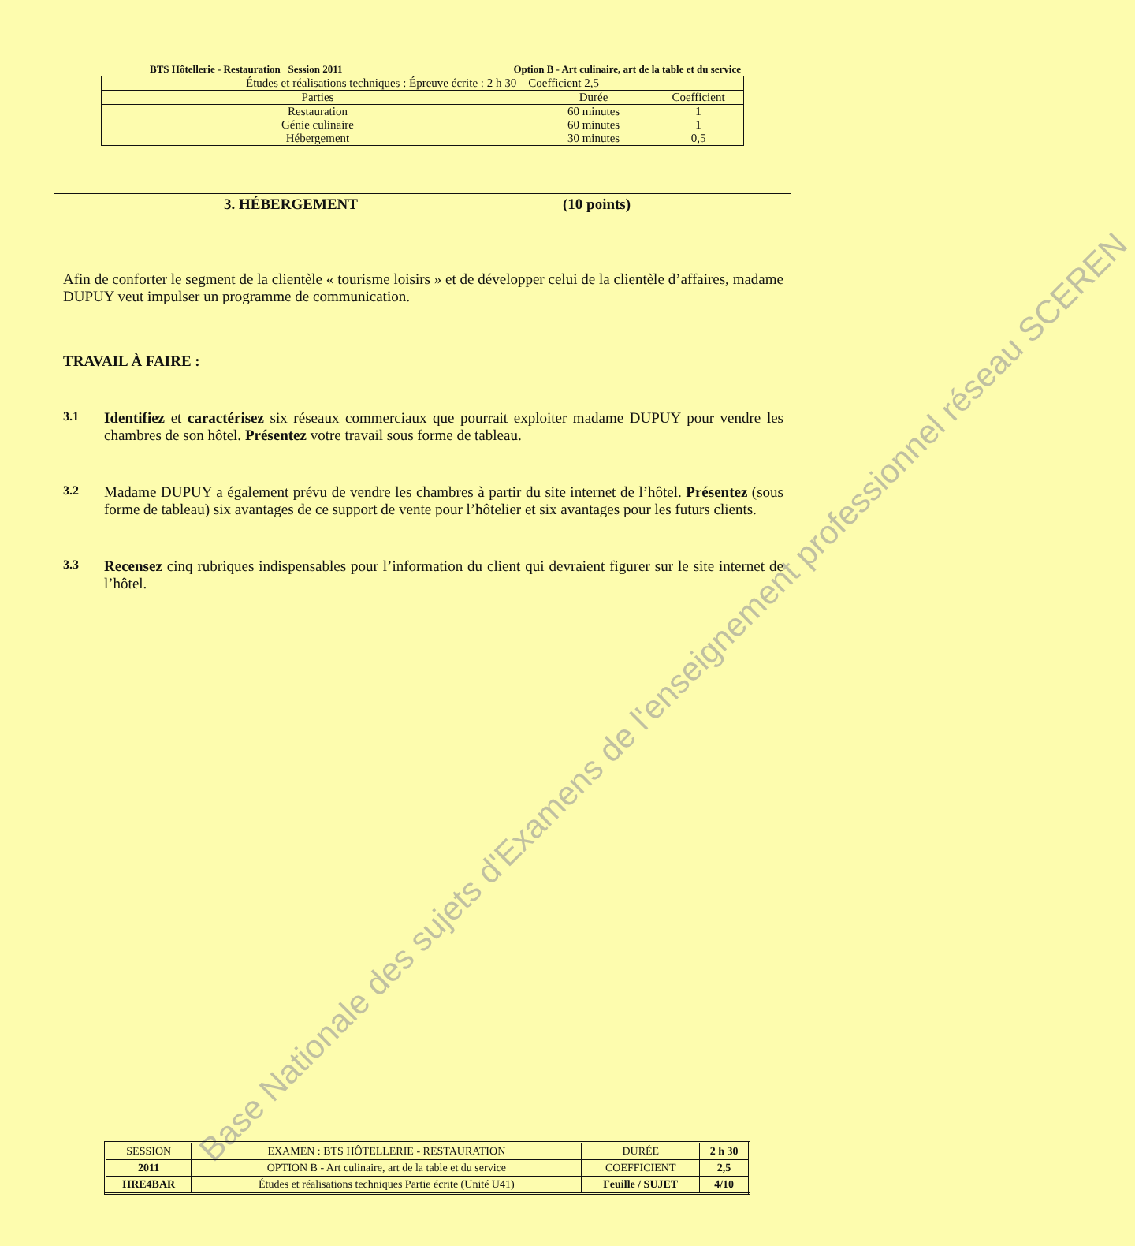BTS Hôtellerie - Restauration Session 2011 Option B - Art culinaire, art de la table et du service
| Études et réalisations techniques : Épreuve écrite : 2 h 30 Coefficient 2,5 | | |
| Parties | Durée | Coefficient |
| Restauration | 60 minutes | 1 |
| Génie culinaire | 60 minutes | 1 |
| Hébergement | 30 minutes | 0,5 |
3. HÉBERGEMENT (10 points)
Afin de conforter le segment de la clientèle « tourisme loisirs » et de développer celui de la clientèle d’affaires, madame DUPUY veut impulser un programme de communication.
TRAVAIL À FAIRE :
3.1
Identifiez et caractérisez six réseaux commerciaux que pourrait exploiter madame DUPUY pour vendre les chambres de son hôtel. Présentez votre travail sous forme de tableau.
3.2
Madame DUPUY a également prévu de vendre les chambres à partir du site internet de l’hôtel. Présentez (sous forme de tableau) six avantages de ce support de vente pour l’hôtelier et six avantages pour les futurs clients.
3.3
Recensez cinq rubriques indispensables pour l’information du client qui devraient figurer sur le site internet de l’hôtel.
Base Nationale des sujets d'Examens de l'enseignement professionnel réseau SCEREN
| SESSION | EXAMEN : BTS HÔTELLERIE - RESTAURATION | DURÉE | 2 h 30 |
| 2011 | OPTION B - Art culinaire, art de la table et du service | COEFFICIENT | 2,5 |
| HRE4BAR | Études et réalisations techniques Partie écrite (Unité U41) | Feuille / SUJET | 4/10 |